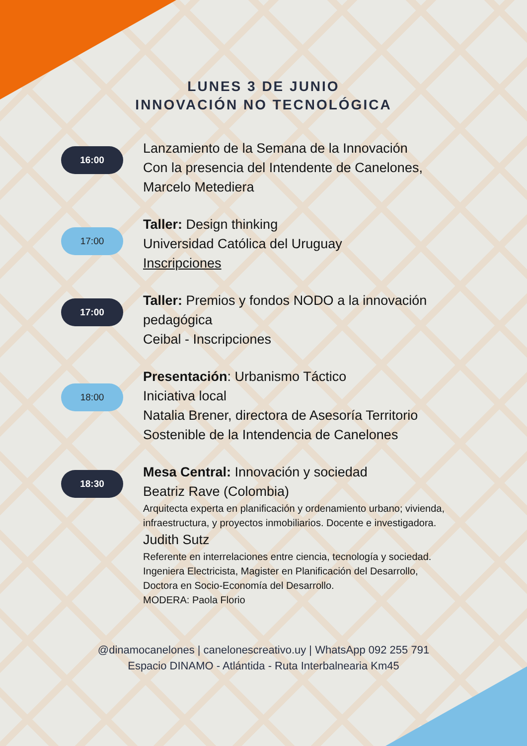LUNES 3 DE JUNIO
INNOVACIÓN NO TECNOLÓGICA
16:00
Lanzamiento de la Semana de la Innovación
Con la presencia del Intendente de Canelones, Marcelo Metediera
17:00
Taller: Design thinking
Universidad Católica del Uruguay
Inscripciones
17:00
Taller: Premios y fondos NODO a la innovación pedagógica
Ceibal - Inscripciones
18:00
Presentación: Urbanismo Táctico
Iniciativa local
Natalia Brener, directora de Asesoría Territorio Sostenible de la Intendencia de Canelones
18:30
Mesa Central: Innovación y sociedad
Beatriz Rave (Colombia)
Arquitecta experta en planificación y ordenamiento urbano; vivienda, infraestructura, y proyectos inmobiliarios. Docente e investigadora.
Judith Sutz
Referente en interrelaciones entre ciencia, tecnología y sociedad. Ingeniera Electricista, Magister en Planificación del Desarrollo, Doctora en Socio-Economía del Desarrollo.
MODERA: Paola Florio
@dinamocanelones | canelonescreativo.uy | WhatsApp 092 255 791
Espacio DINAMO - Atlántida - Ruta Interbalnearia Km45